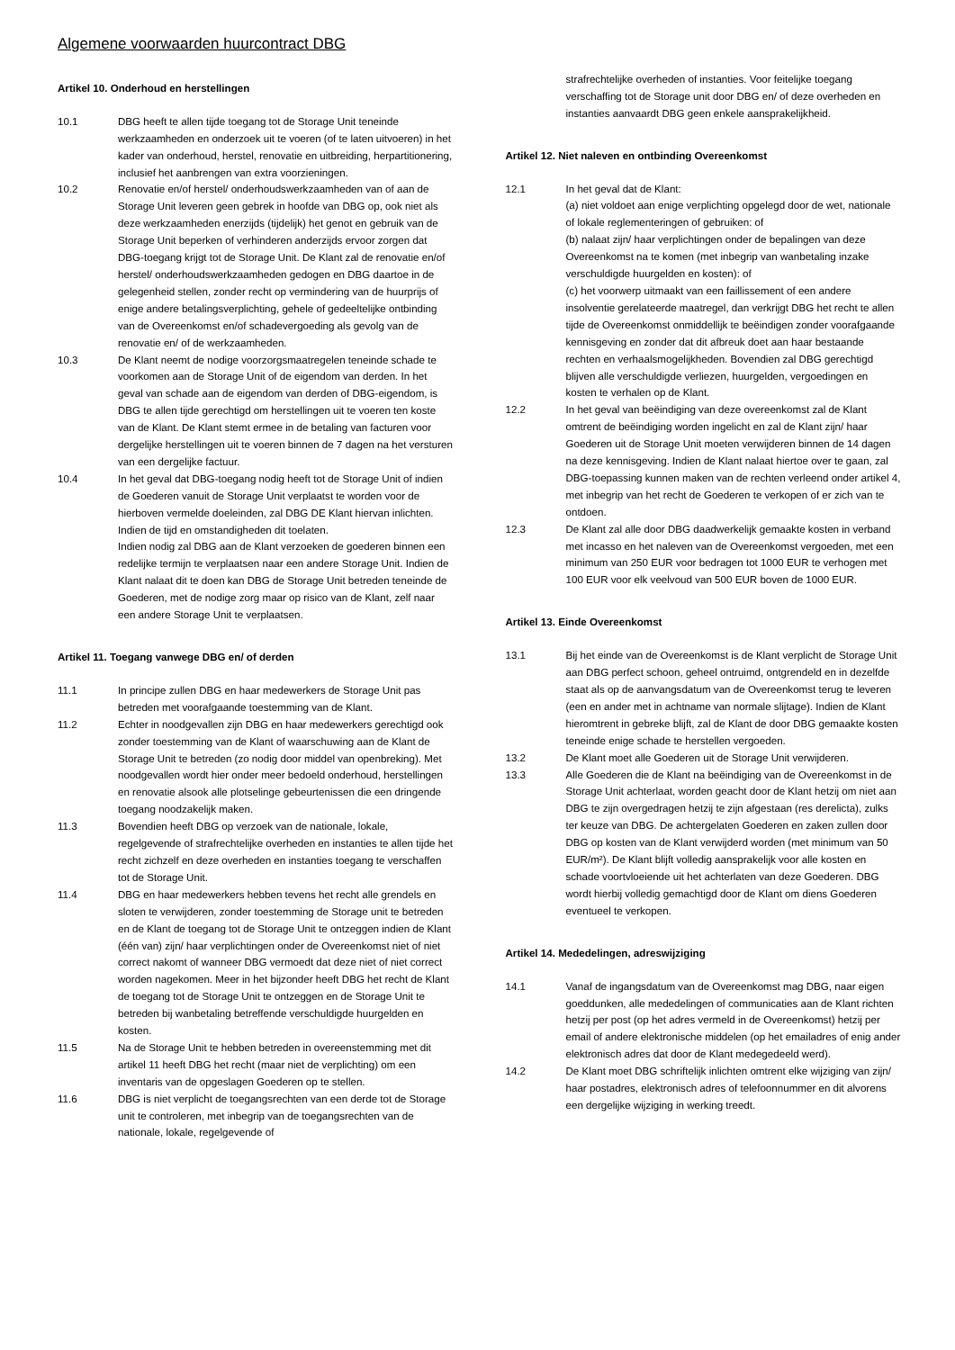Algemene voorwaarden huurcontract DBG
Artikel 10. Onderhoud en herstellingen
10.1 DBG heeft te allen tijde toegang tot de Storage Unit teneinde werkzaamheden en onderzoek uit te voeren (of te laten uitvoeren) in het kader van onderhoud, herstel, renovatie en uitbreiding, herpartitionering, inclusief het aanbrengen van extra voorzieningen.
10.2 Renovatie en/of herstel/ onderhoudswerkzaamheden van of aan de Storage Unit leveren geen gebrek in hoofde van DBG op, ook niet als deze werkzaamheden enerzijds (tijdelijk) het genot en gebruik van de Storage Unit beperken of verhinderen anderzijds ervoor zorgen dat DBG-toegang krijgt tot de Storage Unit. De Klant zal de renovatie en/of herstel/ onderhoudswerkzaamheden gedogen en DBG daartoe in de gelegenheid stellen, zonder recht op vermindering van de huurprijs of enige andere betalingsverplichting, gehele of gedeeltelijke ontbinding van de Overeenkomst en/of schadevergoeding als gevolg van de renovatie en/ of de werkzaamheden.
10.3 De Klant neemt de nodige voorzorgsmaatregelen teneinde schade te voorkomen aan de Storage Unit of de eigendom van derden. In het geval van schade aan de eigendom van derden of DBG-eigendom, is DBG te allen tijde gerechtigd om herstellingen uit te voeren ten koste van de Klant. De Klant stemt ermee in de betaling van facturen voor dergelijke herstellingen uit te voeren binnen de 7 dagen na het versturen van een dergelijke factuur.
10.4 In het geval dat DBG-toegang nodig heeft tot de Storage Unit of indien de Goederen vanuit de Storage Unit verplaatst te worden voor de hierboven vermelde doeleinden, zal DBG DE Klant hiervan inlichten. Indien de tijd en omstandigheden dit toelaten.
Indien nodig zal DBG aan de Klant verzoeken de goederen binnen een redelijke termijn te verplaatsen naar een andere Storage Unit. Indien de Klant nalaat dit te doen kan DBG de Storage Unit betreden teneinde de Goederen, met de nodige zorg maar op risico van de Klant, zelf naar een andere Storage Unit te verplaatsen.
Artikel 11. Toegang vanwege DBG en/ of derden
11.1 In principe zullen DBG en haar medewerkers de Storage Unit pas betreden met voorafgaande toestemming van de Klant.
11.2 Echter in noodgevallen zijn DBG en haar medewerkers gerechtigd ook zonder toestemming van de Klant of waarschuwing aan de Klant de Storage Unit te betreden (zo nodig door middel van openbreking). Met noodgevallen wordt hier onder meer bedoeld onderhoud, herstellingen en renovatie alsook alle plotselinge gebeurtenissen die een dringende toegang noodzakelijk maken.
11.3 Bovendien heeft DBG op verzoek van de nationale, lokale, regelgevende of strafrechtelijke overheden en instanties te allen tijde het recht zichzelf en deze overheden en instanties toegang te verschaffen tot de Storage Unit.
11.4 DBG en haar medewerkers hebben tevens het recht alle grendels en sloten te verwijderen, zonder toestemming de Storage unit te betreden en de Klant de toegang tot de Storage Unit te ontzeggen indien de Klant (één van) zijn/ haar verplichtingen onder de Overeenkomst niet of niet correct nakomt of wanneer DBG vermoedt dat deze niet of niet correct worden nagekomen. Meer in het bijzonder heeft DBG het recht de Klant de toegang tot de Storage Unit te ontzeggen en de Storage Unit te betreden bij wanbetaling betreffende verschuldigde huurgelden en kosten.
11.5 Na de Storage Unit te hebben betreden in overeenstemming met dit artikel 11 heeft DBG het recht (maar niet de verplichting) om een inventaris van de opgeslagen Goederen op te stellen.
11.6 DBG is niet verplicht de toegangsrechten van een derde tot de Storage unit te controleren, met inbegrip van de toegangsrechten van de nationale, lokale, regelgevende of
strafrechtelijke overheden of instanties. Voor feitelijke toegang verschaffing tot de Storage unit door DBG en/ of deze overheden en instanties aanvaardt DBG geen enkele aansprakelijkheid.
Artikel 12. Niet naleven en ontbinding Overeenkomst
12.1 In het geval dat de Klant:
(a) niet voldoet aan enige verplichting opgelegd door de wet, nationale of lokale reglementeringen of gebruiken: of
(b) nalaat zijn/ haar verplichtingen onder de bepalingen van deze Overeenkomst na te komen (met inbegrip van wanbetaling inzake verschuldigde huurgelden en kosten): of
(c) het voorwerp uitmaakt van een faillissement of een andere insolventie gerelateerde maatregel, dan verkrijgt DBG het recht te allen tijde de Overeenkomst onmiddellijk te beëindigen zonder voorafgaande kennisgeving en zonder dat dit afbreuk doet aan haar bestaande rechten en verhaalsmogelijkheden. Bovendien zal DBG gerechtigd blijven alle verschuldigde verliezen, huurgelden, vergoedingen en kosten te verhalen op de Klant.
12.2 In het geval van beëindiging van deze overeenkomst zal de Klant omtrent de beëindiging worden ingelicht en zal de Klant zijn/ haar Goederen uit de Storage Unit moeten verwijderen binnen de 14 dagen na deze kennisgeving. Indien de Klant nalaat hiertoe over te gaan, zal DBG-toepassing kunnen maken van de rechten verleend onder artikel 4, met inbegrip van het recht de Goederen te verkopen of er zich van te ontdoen.
12.3 De Klant zal alle door DBG daadwerkelijk gemaakte kosten in verband met incasso en het naleven van de Overeenkomst vergoeden, met een minimum van 250 EUR voor bedragen tot 1000 EUR te verhogen met 100 EUR voor elk veelvoud van 500 EUR boven de 1000 EUR.
Artikel 13. Einde Overeenkomst
13.1 Bij het einde van de Overeenkomst is de Klant verplicht de Storage Unit aan DBG perfect schoon, geheel ontruimd, ontgrendeld en in dezelfde staat als op de aanvangsdatum van de Overeenkomst terug te leveren (een en ander met in achtname van normale slijtage). Indien de Klant hieromtrent in gebreke blijft, zal de Klant de door DBG gemaakte kosten teneinde enige schade te herstellen vergoeden.
13.2 De Klant moet alle Goederen uit de Storage Unit verwijderen.
13.3 Alle Goederen die de Klant na beëindiging van de Overeenkomst in de Storage Unit achterlaat, worden geacht door de Klant hetzij om niet aan DBG te zijn overgedragen hetzij te zijn afgestaan (res derelicta), zulks ter keuze van DBG. De achtergelaten Goederen en zaken zullen door DBG op kosten van de Klant verwijderd worden (met minimum van 50 EUR/m²). De Klant blijft volledig aansprakelijk voor alle kosten en schade voortvloeiende uit het achterlaten van deze Goederen. DBG wordt hierbij volledig gemachtigd door de Klant om diens Goederen eventueel te verkopen.
Artikel 14. Mededelingen, adreswijziging
14.1 Vanaf de ingangsdatum van de Overeenkomst mag DBG, naar eigen goeddunken, alle mededelingen of communicaties aan de Klant richten hetzij per post (op het adres vermeld in de Overeenkomst) hetzij per email of andere elektronische middelen (op het emailadres of enig ander elektronisch adres dat door de Klant medegedeeld werd).
14.2 De Klant moet DBG schriftelijk inlichten omtrent elke wijziging van zijn/ haar postadres, elektronisch adres of telefoonnummer en dit alvorens een dergelijke wijziging in werking treedt.